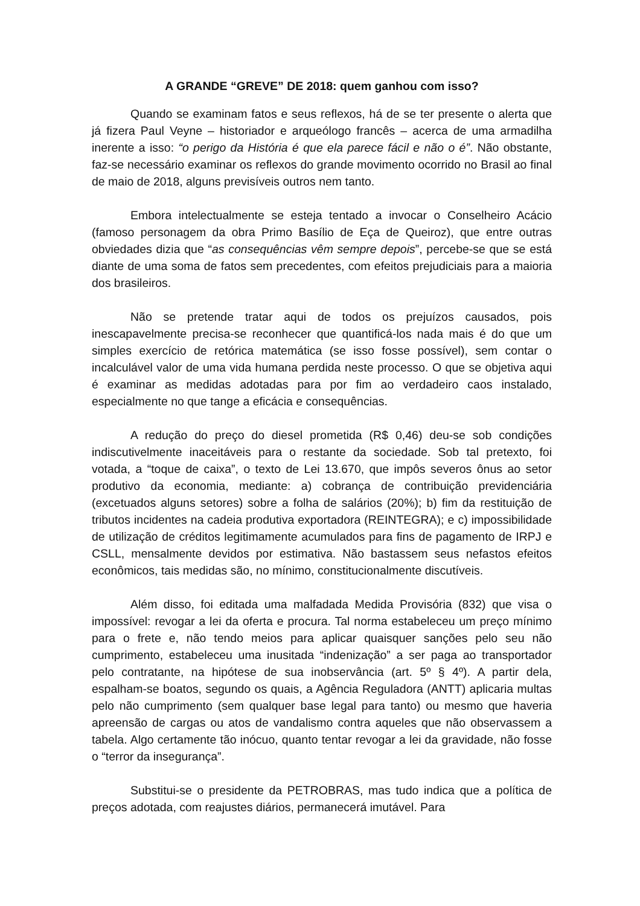A GRANDE “GREVE” DE 2018: quem ganhou com isso?
Quando se examinam fatos e seus reflexos, há de se ter presente o alerta que já fizera Paul Veyne – historiador e arqueólogo francês – acerca de uma armadilha inerente a isso: “o perigo da História é que ela parece fácil e não o é”. Não obstante, faz-se necessário examinar os reflexos do grande movimento ocorrido no Brasil ao final de maio de 2018, alguns previsíveis outros nem tanto.
Embora intelectualmente se esteja tentado a invocar o Conselheiro Acácio (famoso personagem da obra Primo Basílio de Eça de Queiroz), que entre outras obviedades dizia que “as consequências vêm sempre depois”, percebe-se que se está diante de uma soma de fatos sem precedentes, com efeitos prejudiciais para a maioria dos brasileiros.
Não se pretende tratar aqui de todos os prejuízos causados, pois inescapavelmente precisa-se reconhecer que quantificá-los nada mais é do que um simples exercício de retórica matemática (se isso fosse possível), sem contar o incalculável valor de uma vida humana perdida neste processo. O que se objetiva aqui é examinar as medidas adotadas para por fim ao verdadeiro caos instalado, especialmente no que tange a eficácia e consequências.
A redução do preço do diesel prometida (R$ 0,46) deu-se sob condições indiscutivelmente inaceitáveis para o restante da sociedade. Sob tal pretexto, foi votada, a “toque de caixa”, o texto de Lei 13.670, que impôs severos ônus ao setor produtivo da economia, mediante: a) cobrança de contribuição previdenciária (excetuados alguns setores) sobre a folha de salários (20%); b) fim da restituição de tributos incidentes na cadeia produtiva exportadora (REINTEGRA); e c) impossibilidade de utilização de créditos legitimamente acumulados para fins de pagamento de IRPJ e CSLL, mensalmente devidos por estimativa. Não bastassem seus nefastos efeitos econômicos, tais medidas são, no mínimo, constitucionalmente discutíveis.
Além disso, foi editada uma malfadada Medida Provisória (832) que visa o impossível: revogar a lei da oferta e procura. Tal norma estabeleceu um preço mínimo para o frete e, não tendo meios para aplicar quaisquer sanções pelo seu não cumprimento, estabeleceu uma inusitada “indenização” a ser paga ao transportador pelo contratante, na hipótese de sua inobservância (art. 5º § 4º). A partir dela, espalham-se boatos, segundo os quais, a Agência Reguladora (ANTT) aplicaria multas pelo não cumprimento (sem qualquer base legal para tanto) ou mesmo que haveria apreensão de cargas ou atos de vandalismo contra aqueles que não observassem a tabela. Algo certamente tão inócuo, quanto tentar revogar a lei da gravidade, não fosse o “terror da insegurança”.
Substitui-se o presidente da PETROBRAS, mas tudo indica que a política de preços adotada, com reajustes diários, permanecerá imutável. Para